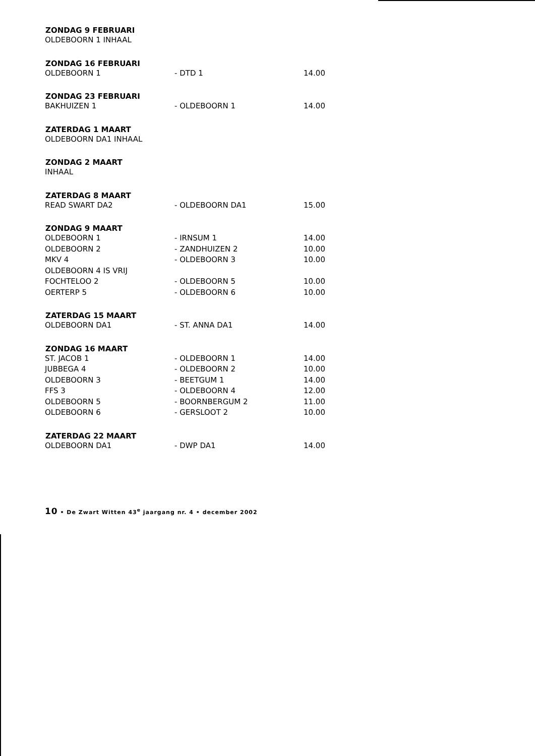| ZONDAG 9 FEBRUARI | | |
| --- | --- | --- |
| OLDEBOORN 1 INHAAL | | |
| ZONDAG 16 FEBRUARI | | |
| OLDEBOORN 1 | - DTD 1 | 14.00 |
| ZONDAG 23 FEBRUARI | | |
| BAKHUIZEN 1 | - OLDEBOORN 1 | 14.00 |
| ZATERDAG 1 MAART | | |
| OLDEBOORN DA1 INHAAL | | |
| ZONDAG 2 MAART | | |
| INHAAL | | |
| ZATERDAG 8 MAART | | |
| READ SWART DA2 | - OLDEBOORN DA1 | 15.00 |
| ZONDAG 9 MAART | | |
| OLDEBOORN 1 | - IRNSUM 1 | 14.00 |
| OLDEBOORN 2 | - ZANDHUIZEN 2 | 10.00 |
| MKV 4 | - OLDEBOORN 3 | 10.00 |
| OLDEBOORN 4 IS VRIJ | | |
| FOCHTELOO 2 | - OLDEBOORN 5 | 10.00 |
| OERTERP 5 | - OLDEBOORN 6 | 10.00 |
| ZATERDAG 15 MAART | | |
| OLDEBOORN DA1 | - ST. ANNA DA1 | 14.00 |
| ZONDAG 16 MAART | | |
| ST. JACOB 1 | - OLDEBOORN 1 | 14.00 |
| JUBBEGA 4 | - OLDEBOORN 2 | 10.00 |
| OLDEBOORN 3 | - BEETGUM 1 | 14.00 |
| FFS 3 | - OLDEBOORN 4 | 12.00 |
| OLDEBOORN 5 | - BOORNBERGUM 2 | 11.00 |
| OLDEBOORN 6 | - GERSLOOT 2 | 10.00 |
| ZATERDAG 22 MAART | | |
| OLDEBOORN DA1 | - DWP DA1 | 14.00 |
10 • De Zwart Witten 43<sup>e</sup> jaargang nr. 4 • december 2002